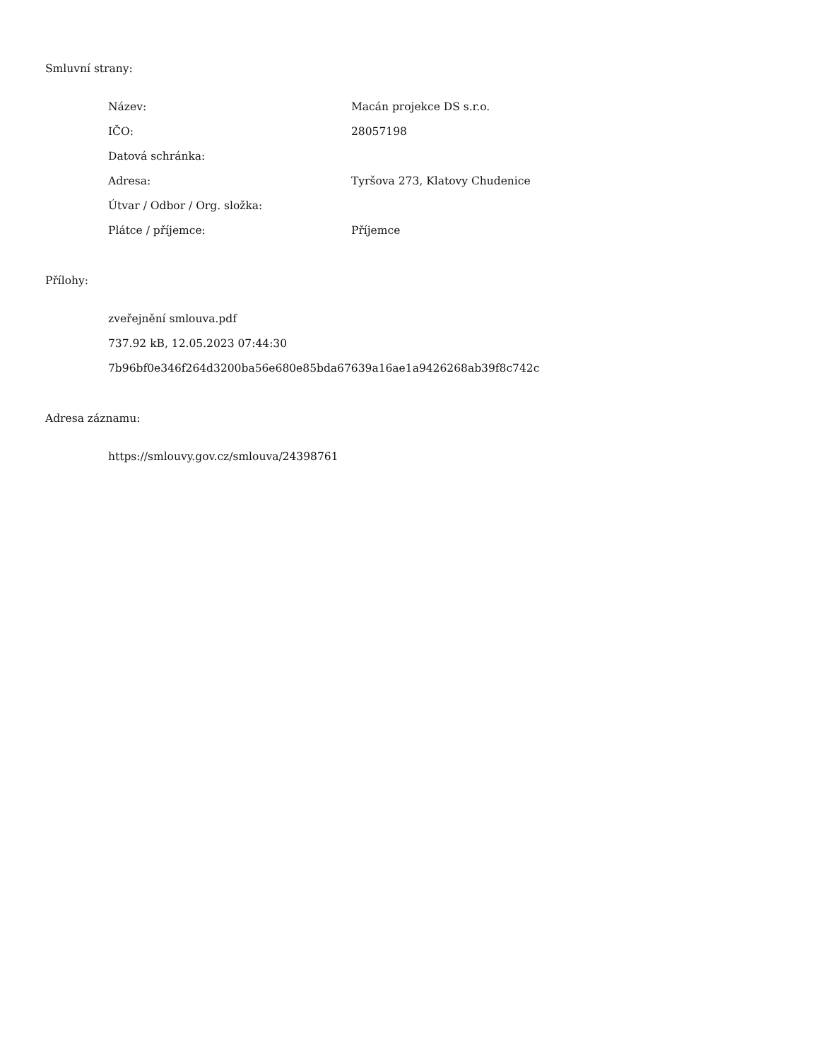Smluvní strany:
| Název: | Macán projekce DS s.r.o. |
| IČO: | 28057198 |
| Datová schránka: | |
| Adresa: | Tyršova 273, Klatovy Chudenice |
| Útvar / Odbor / Org. složka: | |
| Plátce / příjemce: | Příjemce |
Přílohy:
zveřejnění smlouva.pdf
737.92 kB, 12.05.2023 07:44:30
7b96bf0e346f264d3200ba56e680e85bda67639a16ae1a9426268ab39f8c742c
Adresa záznamu:
https://smlouvy.gov.cz/smlouva/24398761